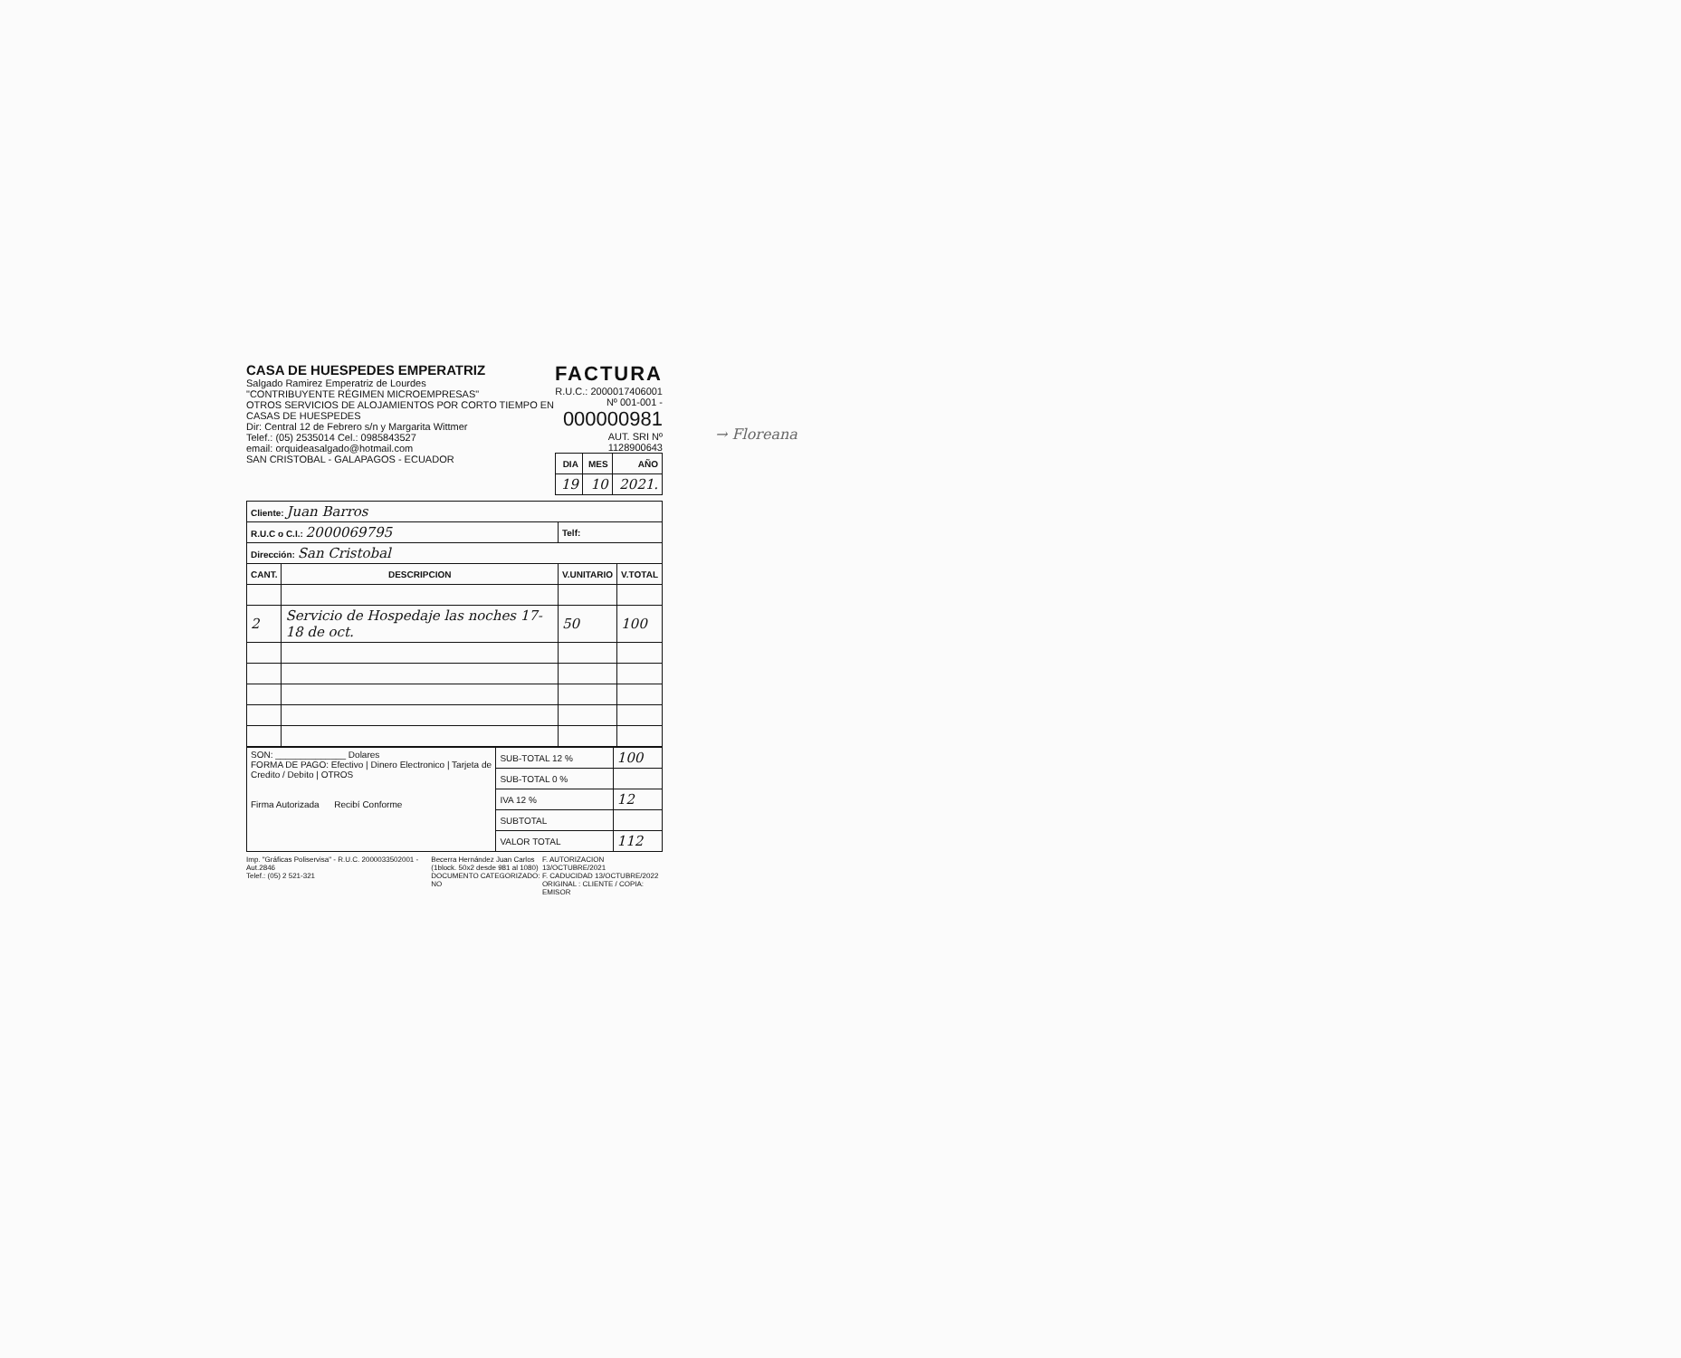CASA DE HUESPEDES EMPERATRIZ
Salgado Ramirez Emperatriz de Lourdes
"CONTRIBUYENTE RÉGIMEN MICROEMPRESAS"
OTROS SERVICIOS DE ALOJAMIENTOS POR CORTO TIEMPO EN CASAS DE HUESPEDES
Dir: Central 12 de Febrero s/n y Margarita Wittmer
Telef.: (05) 2535014 Cel.: 0985843527
email: orquideasalgado@hotmail.com
SAN CRISTOBAL - GALAPAGOS - ECUADOR
FACTURA
R.U.C.: 2000017406001
Nº 001-001 -
000000981
AUT. SRI Nº 1128900643
| DIA | MES | AÑO |
| --- | --- | --- |
| 19 | 10 | 2021. |
| Cliente: Juan Barros | | | |
| R.U.C o C.I.: 2000069795 | | Telf: | |
| Dirección: San Cristobal | | | |
| CANT. | DESCRIPCION | V.UNITARIO | V.TOTAL |
| 2 | Servicio de Hospedaje las noches 17-18 de oct. | 50 | 100 |
| SON: ______________ Dolares FORMA DE PAGO: Efectivo / Dinero Electronico / Tarjeta de Credito / Debito / OTROS Firma Autorizada Recibí Conforme | SUB-TOTAL 12 % | 100 |
| | SUB-TOTAL 0 % | |
| | IVA 12 % | 12 |
| | SUBTOTAL | |
| | VALOR TOTAL | 112 |
Imp. "Gráficas Poliservisa" - R.U.C. 2000033502001 - Aut.2846
Telef.: (05) 2 521-321
Becerra Hernández Juan Carlos
(1block. 50x2 desde 981 al 1080)
DOCUMENTO CATEGORIZADO: NO
F. AUTORIZACION 13/OCTUBRE/2021
F. CADUCIDAD 13/OCTUBRE/2022
ORIGINAL : CLIENTE / COPIA: EMISOR
→ Floreana